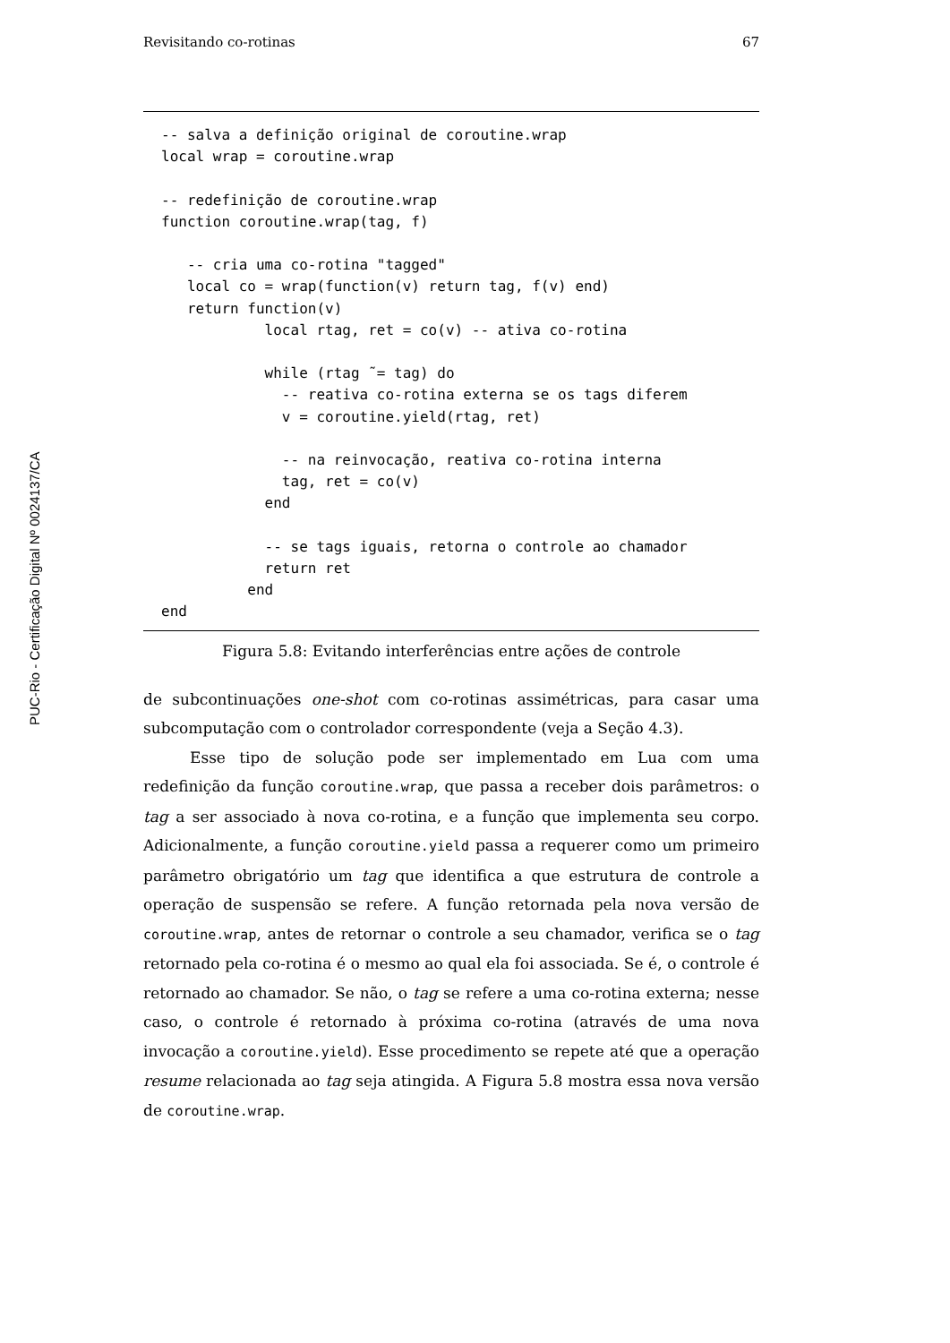PUC-Rio - Certificação Digital Nº 0024137/CA
Revisitando co-rotinas 67
-- salva a definição original de coroutine.wrap
local wrap = coroutine.wrap

-- redefinição de coroutine.wrap
function coroutine.wrap(tag, f)

   -- cria uma co-rotina "tagged"
   local co = wrap(function(v) return tag, f(v) end)
   return function(v)
            local rtag, ret = co(v) -- ativa co-rotina

            while (rtag ˜= tag) do
              -- reativa co-rotina externa se os tags diferem
              v = coroutine.yield(rtag, ret)

              -- na reinvocação, reativa co-rotina interna
              tag, ret = co(v)
            end

            -- se tags iguais, retorna o controle ao chamador
            return ret
          end
end
Figura 5.8: Evitando interferências entre ações de controle
de subcontinuações one-shot com co-rotinas assimétricas, para casar uma subcomputação com o controlador correspondente (veja a Seção 4.3).
Esse tipo de solução pode ser implementado em Lua com uma redefinição da função coroutine.wrap, que passa a receber dois parâmetros: o tag a ser associado à nova co-rotina, e a função que implementa seu corpo. Adicionalmente, a função coroutine.yield passa a requerer como um primeiro parâmetro obrigatório um tag que identifica a que estrutura de controle a operação de suspensão se refere. A função retornada pela nova versão de coroutine.wrap, antes de retornar o controle a seu chamador, verifica se o tag retornado pela co-rotina é o mesmo ao qual ela foi associada. Se é, o controle é retornado ao chamador. Se não, o tag se refere a uma co-rotina externa; nesse caso, o controle é retornado à próxima co-rotina (através de uma nova invocação a coroutine.yield). Esse procedimento se repete até que a operação resume relacionada ao tag seja atingida. A Figura 5.8 mostra essa nova versão de coroutine.wrap.